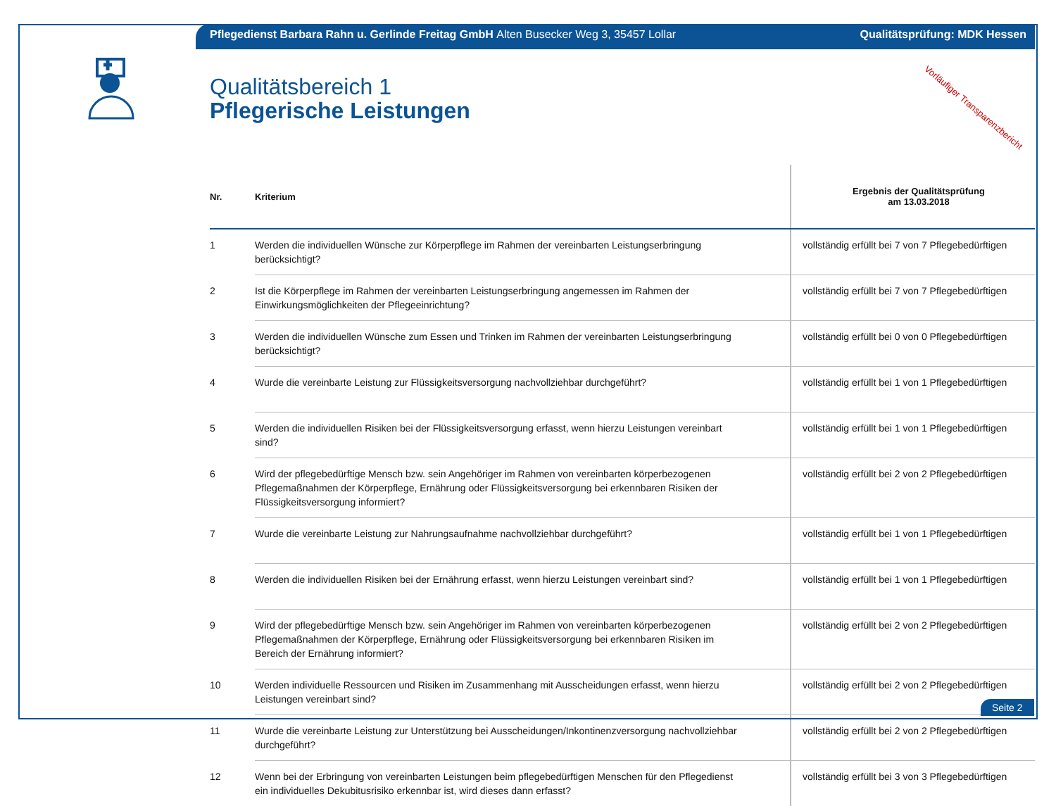Pflegedienst Barbara Rahn u. Gerlinde Freitag GmbH Alten Busecker Weg 3, 35457 Lollar Qualitätsprüfung: MDK Hessen
Vorläufiger Transparenzbericht
Qualitätsbereich 1
Pflegerische Leistungen
| Nr. | Kriterium | Ergebnis der Qualitätsprüfung am 13.03.2018 |
| --- | --- | --- |
| 1 | Werden die individuellen Wünsche zur Körperpflege im Rahmen der vereinbarten Leistungserbringung berücksichtigt? | vollständig erfüllt bei 7 von 7 Pflegebedürftigen |
| 2 | Ist die Körperpflege im Rahmen der vereinbarten Leistungserbringung angemessen im Rahmen der Einwirkungsmöglichkeiten der Pflegeeinrichtung? | vollständig erfüllt bei 7 von 7 Pflegebedürftigen |
| 3 | Werden die individuellen Wünsche zum Essen und Trinken im Rahmen der vereinbarten Leistungserbringung berücksichtigt? | vollständig erfüllt bei 0 von 0 Pflegebedürftigen |
| 4 | Wurde die vereinbarte Leistung zur Flüssigkeitsversorgung nachvollziehbar durchgeführt? | vollständig erfüllt bei 1 von 1 Pflegebedürftigen |
| 5 | Werden die individuellen Risiken bei der Flüssigkeitsversorgung erfasst, wenn hierzu Leistungen vereinbart sind? | vollständig erfüllt bei 1 von 1 Pflegebedürftigen |
| 6 | Wird der pflegebedürftige Mensch bzw. sein Angehöriger im Rahmen von vereinbarten körperbezogenen Pflegemaßnahmen der Körperpflege, Ernährung oder Flüssigkeitsversorgung bei erkennbaren Risiken der Flüssigkeitsversorgung informiert? | vollständig erfüllt bei 2 von 2 Pflegebedürftigen |
| 7 | Wurde die vereinbarte Leistung zur Nahrungsaufnahme nachvollziehbar durchgeführt? | vollständig erfüllt bei 1 von 1 Pflegebedürftigen |
| 8 | Werden die individuellen Risiken bei der Ernährung erfasst, wenn hierzu Leistungen vereinbart sind? | vollständig erfüllt bei 1 von 1 Pflegebedürftigen |
| 9 | Wird der pflegebedürftige Mensch bzw. sein Angehöriger im Rahmen von vereinbarten körperbezogenen Pflegemaßnahmen der Körperpflege, Ernährung oder Flüssigkeitsversorgung bei erkennbaren Risiken im Bereich der Ernährung informiert? | vollständig erfüllt bei 2 von 2 Pflegebedürftigen |
| 10 | Werden individuelle Ressourcen und Risiken im Zusammenhang mit Ausscheidungen erfasst, wenn hierzu Leistungen vereinbart sind? | vollständig erfüllt bei 2 von 2 Pflegebedürftigen |
| 11 | Wurde die vereinbarte Leistung zur Unterstützung bei Ausscheidungen/Inkontinenzversorgung nachvollziehbar durchgeführt? | vollständig erfüllt bei 2 von 2 Pflegebedürftigen |
| 12 | Wenn bei der Erbringung von vereinbarten Leistungen beim pflegebedürftigen Menschen für den Pflegedienst ein individuelles Dekubitusrisiko erkennbar ist, wird dieses dann erfasst? | vollständig erfüllt bei 3 von 3 Pflegebedürftigen |
Seite 2